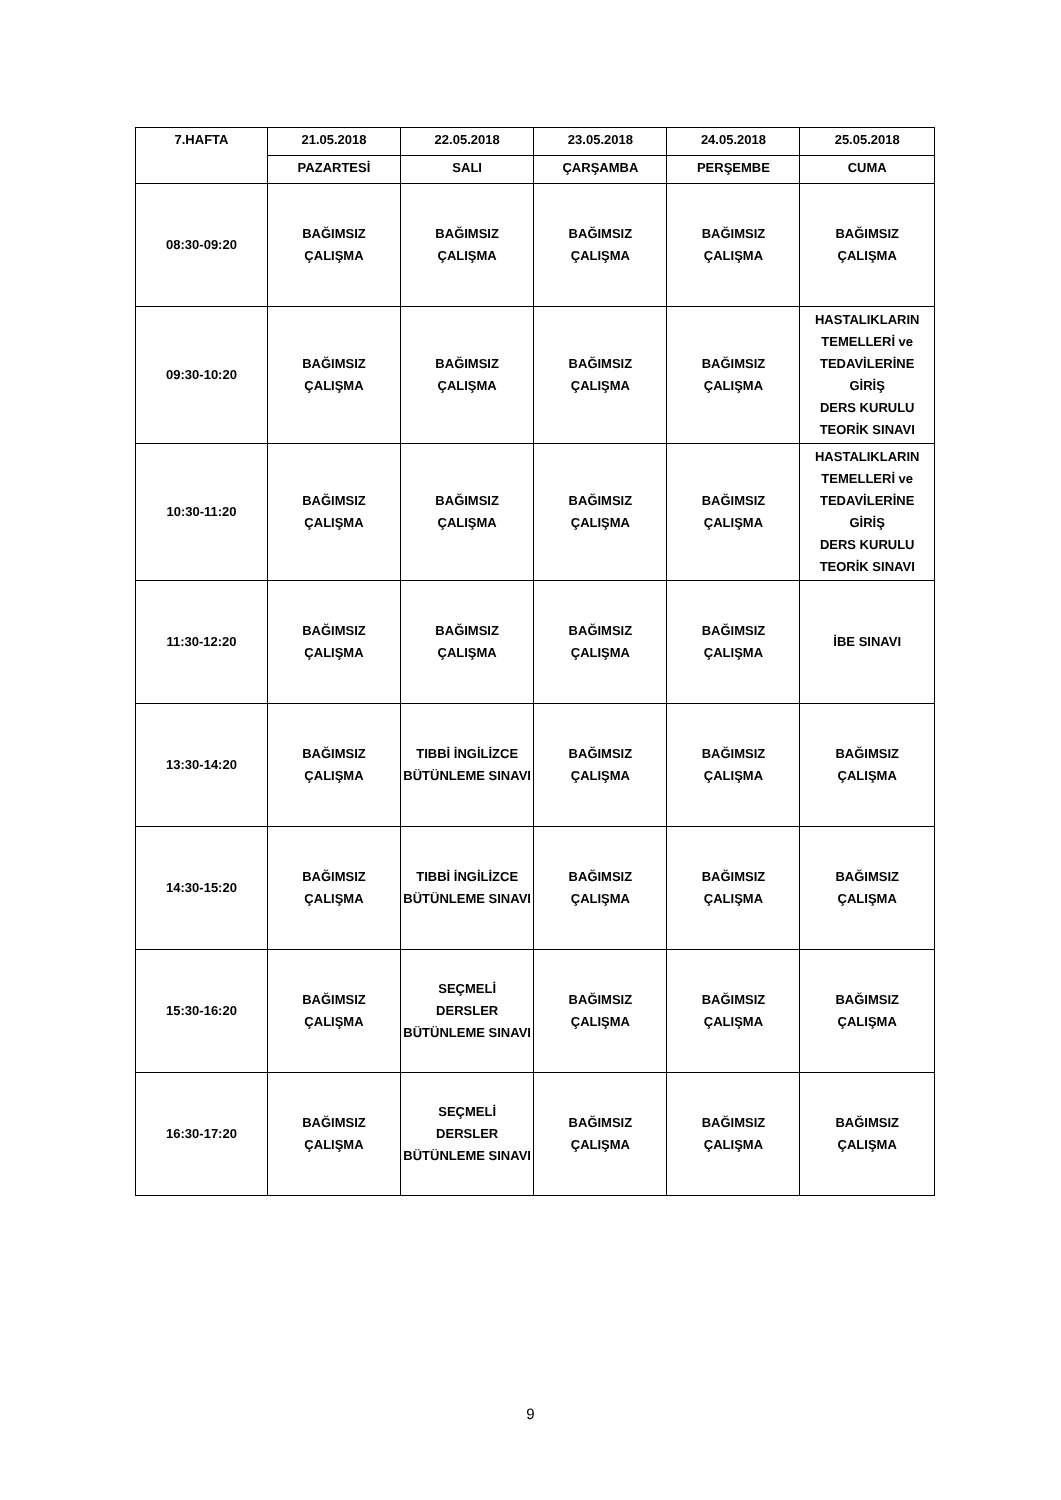| 7.HAFTA | 21.05.2018 | 22.05.2018 | 23.05.2018 | 24.05.2018 | 25.05.2018 |
| --- | --- | --- | --- | --- | --- |
| | PAZARTESİ | SALI | ÇARŞAMBA | PERŞEMBE | CUMA |
| 08:30-09:20 | BAĞIMSIZ ÇALIŞMA | BAĞIMSIZ ÇALIŞMA | BAĞIMSIZ ÇALIŞMA | BAĞIMSIZ ÇALIŞMA | BAĞIMSIZ ÇALIŞMA |
| 09:30-10:20 | BAĞIMSIZ ÇALIŞMA | BAĞIMSIZ ÇALIŞMA | BAĞIMSIZ ÇALIŞMA | BAĞIMSIZ ÇALIŞMA | HASTALIKLARIN TEMELLERİ ve TEDAVİLERİNE GİRİŞ DERS KURULU TEORİK SINAVI |
| 10:30-11:20 | BAĞIMSIZ ÇALIŞMA | BAĞIMSIZ ÇALIŞMA | BAĞIMSIZ ÇALIŞMA | BAĞIMSIZ ÇALIŞMA | HASTALIKLARIN TEMELLERİ ve TEDAVİLERİNE GİRİŞ DERS KURULU TEORİK SINAVI |
| 11:30-12:20 | BAĞIMSIZ ÇALIŞMA | BAĞIMSIZ ÇALIŞMA | BAĞIMSIZ ÇALIŞMA | BAĞIMSIZ ÇALIŞMA | İBE SINAVI |
| 13:30-14:20 | BAĞIMSIZ ÇALIŞMA | TIBBİ İNGİLİZCE BÜTÜNLEME SINAVI | BAĞIMSIZ ÇALIŞMA | BAĞIMSIZ ÇALIŞMA | BAĞIMSIZ ÇALIŞMA |
| 14:30-15:20 | BAĞIMSIZ ÇALIŞMA | TIBBİ İNGİLİZCE BÜTÜNLEME SINAVI | BAĞIMSIZ ÇALIŞMA | BAĞIMSIZ ÇALIŞMA | BAĞIMSIZ ÇALIŞMA |
| 15:30-16:20 | BAĞIMSIZ ÇALIŞMA | SEÇMELİ DERSLER BÜTÜNLEME SINAVI | BAĞIMSIZ ÇALIŞMA | BAĞIMSIZ ÇALIŞMA | BAĞIMSIZ ÇALIŞMA |
| 16:30-17:20 | BAĞIMSIZ ÇALIŞMA | SEÇMELİ DERSLER BÜTÜNLEME SINAVI | BAĞIMSIZ ÇALIŞMA | BAĞIMSIZ ÇALIŞMA | BAĞIMSIZ ÇALIŞMA |
9